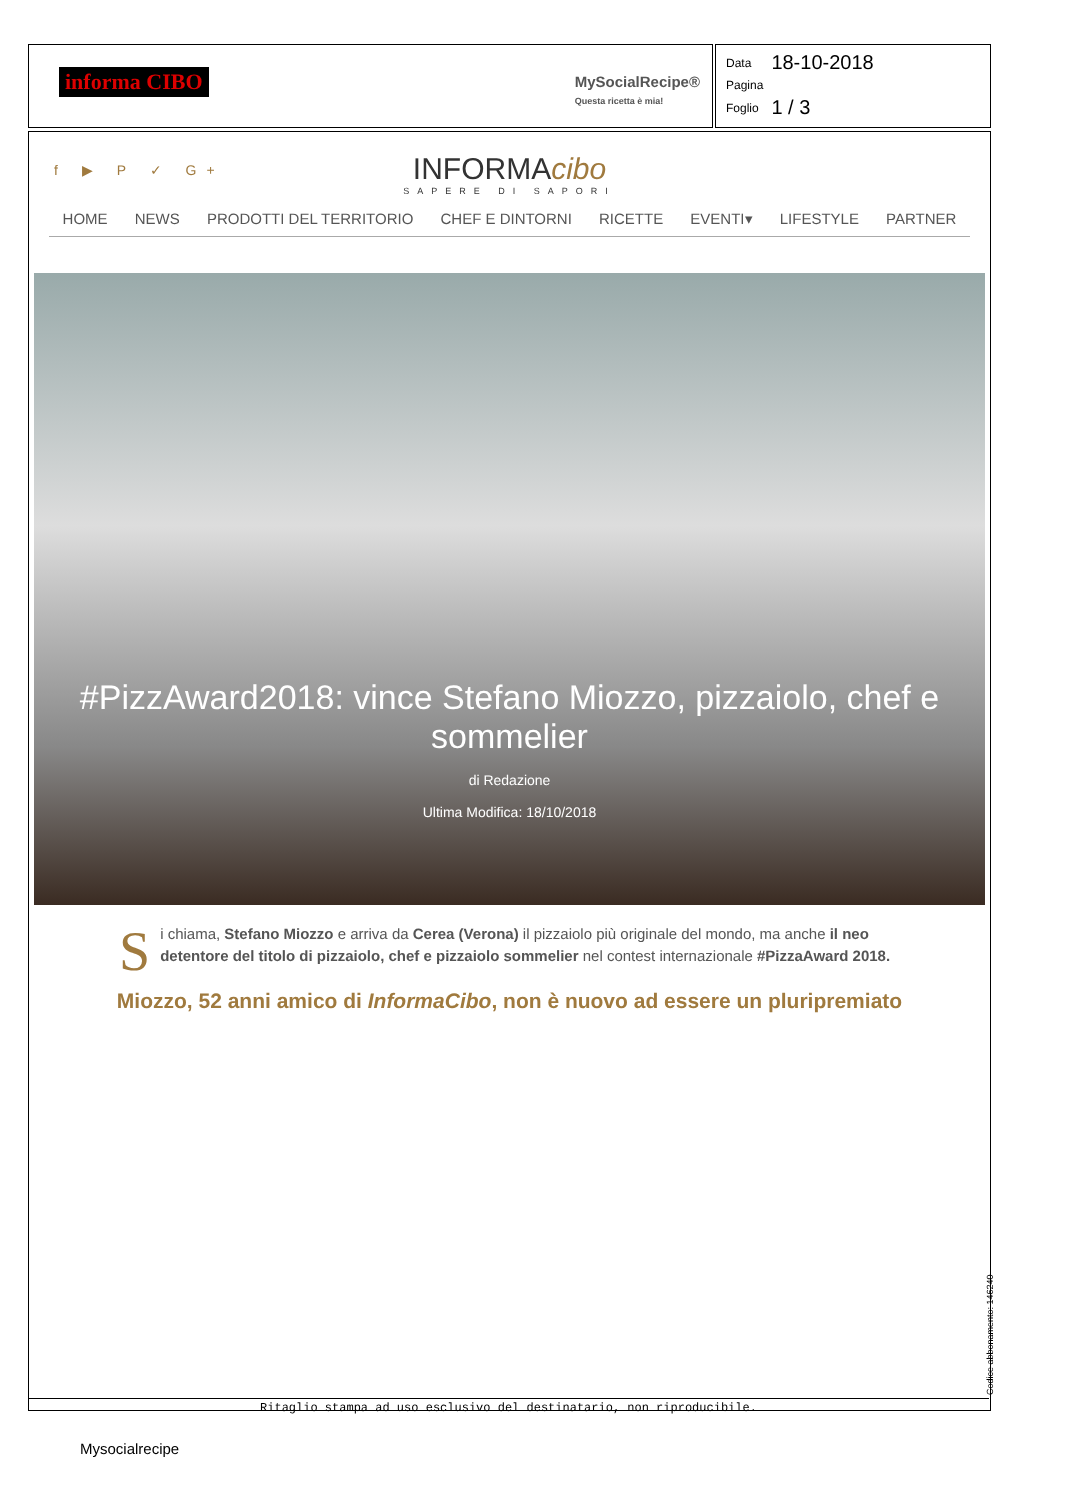informa CIBO
MySocialRecipe®
Questa ricetta è mia!
| Data | 18-10-2018 |
| Pagina | |
| Foglio | 1 / 3 |
f ▶ P ✓ G+
INFORMAcibo
SAPERE DI SAPORI
HOME NEWS PRODOTTI DEL TERRITORIO CHEF E DINTORNI RICETTE EVENTI▾ LIFESTYLE PARTNER
#PizzAward2018: vince Stefano Miozzo, pizzaiolo, chef e sommelier
di Redazione
Ultima Modifica: 18/10/2018
Si chiama, Stefano Miozzo e arriva da Cerea (Verona) il pizzaiolo più originale del mondo, ma anche il neo detentore del titolo di pizzaiolo, chef e pizzaiolo sommelier nel contest internazionale #PizzaAward 2018.
Miozzo, 52 anni amico di InformaCibo, non è nuovo ad essere un pluripremiato
Ritaglio stampa ad uso esclusivo del destinatario, non riproducibile. Codice abbonamento: 146240
Mysocialrecipe